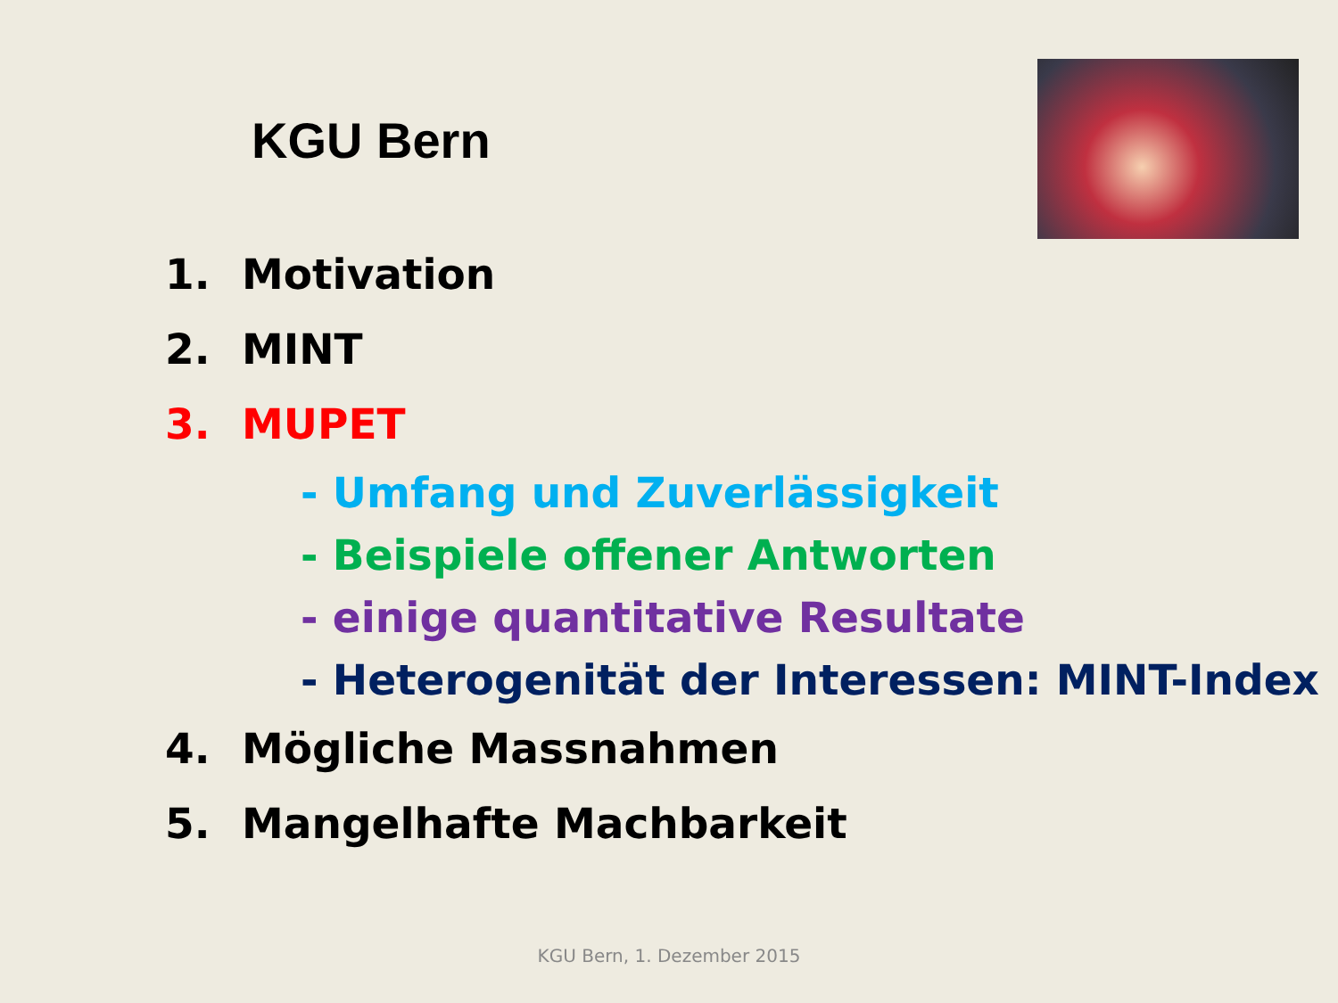KGU Bern
1. Motivation
2. MINT
3. MUPET
- Umfang und Zuverlässigkeit
- Beispiele offener Antworten
- einige quantitative Resultate
- Heterogenität der Interessen: MINT-Index
4. Mögliche Massnahmen
5. Mangelhafte Machbarkeit
KGU Bern, 1. Dezember 2015